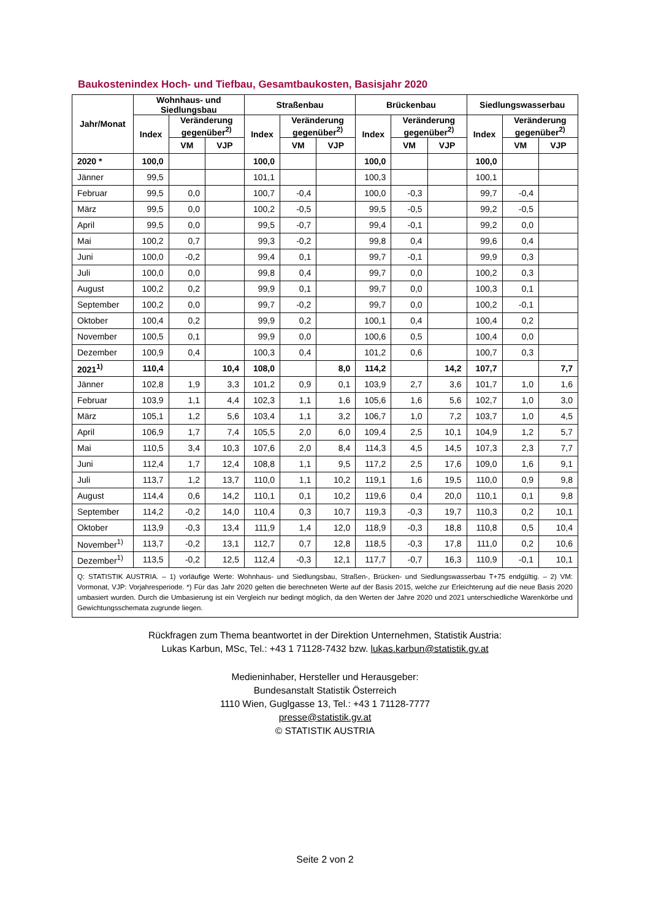Baukostenindex Hoch- und Tiefbau, Gesamtbaukosten, Basisjahr 2020
| Jahr/Monat | Wohnhaus- und Siedlungsbau | | | Straßenbau | | | Brückenbau | | | Siedlungswasserbau | | |
| --- | --- | --- | --- | --- | --- | --- | --- | --- | --- | --- | --- | --- |
| | Index | Veränderung gegenüber<sup>2)</sup> | | Index | Veränderung gegenüber<sup>2)</sup> | | Index | Veränderung gegenüber<sup>2)</sup> | | Index | Veränderung gegenüber<sup>2)</sup> | |
| | | VM | VJP | | VM | VJP | | VM | VJP | | VM | VJP |
| 2020 * | 100,0 | | | 100,0 | | | 100,0 | | | 100,0 | | |
| Jänner | 99,5 | | | 101,1 | | | 100,3 | | | 100,1 | | |
| Februar | 99,5 | 0,0 | | 100,7 | -0,4 | | 100,0 | -0,3 | | 99,7 | -0,4 | |
| März | 99,5 | 0,0 | | 100,2 | -0,5 | | 99,5 | -0,5 | | 99,2 | -0,5 | |
| April | 99,5 | 0,0 | | 99,5 | -0,7 | | 99,4 | -0,1 | | 99,2 | 0,0 | |
| Mai | 100,2 | 0,7 | | 99,3 | -0,2 | | 99,8 | 0,4 | | 99,6 | 0,4 | |
| Juni | 100,0 | -0,2 | | 99,4 | 0,1 | | 99,7 | -0,1 | | 99,9 | 0,3 | |
| Juli | 100,0 | 0,0 | | 99,8 | 0,4 | | 99,7 | 0,0 | | 100,2 | 0,3 | |
| August | 100,2 | 0,2 | | 99,9 | 0,1 | | 99,7 | 0,0 | | 100,3 | 0,1 | |
| September | 100,2 | 0,0 | | 99,7 | -0,2 | | 99,7 | 0,0 | | 100,2 | -0,1 | |
| Oktober | 100,4 | 0,2 | | 99,9 | 0,2 | | 100,1 | 0,4 | | 100,4 | 0,2 | |
| November | 100,5 | 0,1 | | 99,9 | 0,0 | | 100,6 | 0,5 | | 100,4 | 0,0 | |
| Dezember | 100,9 | 0,4 | | 100,3 | 0,4 | | 101,2 | 0,6 | | 100,7 | 0,3 | |
| 2021<sup>1)</sup> | 110,4 | | 10,4 | 108,0 | | 8,0 | 114,2 | | 14,2 | 107,7 | | 7,7 |
| Jänner | 102,8 | 1,9 | 3,3 | 101,2 | 0,9 | 0,1 | 103,9 | 2,7 | 3,6 | 101,7 | 1,0 | 1,6 |
| Februar | 103,9 | 1,1 | 4,4 | 102,3 | 1,1 | 1,6 | 105,6 | 1,6 | 5,6 | 102,7 | 1,0 | 3,0 |
| März | 105,1 | 1,2 | 5,6 | 103,4 | 1,1 | 3,2 | 106,7 | 1,0 | 7,2 | 103,7 | 1,0 | 4,5 |
| April | 106,9 | 1,7 | 7,4 | 105,5 | 2,0 | 6,0 | 109,4 | 2,5 | 10,1 | 104,9 | 1,2 | 5,7 |
| Mai | 110,5 | 3,4 | 10,3 | 107,6 | 2,0 | 8,4 | 114,3 | 4,5 | 14,5 | 107,3 | 2,3 | 7,7 |
| Juni | 112,4 | 1,7 | 12,4 | 108,8 | 1,1 | 9,5 | 117,2 | 2,5 | 17,6 | 109,0 | 1,6 | 9,1 |
| Juli | 113,7 | 1,2 | 13,7 | 110,0 | 1,1 | 10,2 | 119,1 | 1,6 | 19,5 | 110,0 | 0,9 | 9,8 |
| August | 114,4 | 0,6 | 14,2 | 110,1 | 0,1 | 10,2 | 119,6 | 0,4 | 20,0 | 110,1 | 0,1 | 9,8 |
| September | 114,2 | -0,2 | 14,0 | 110,4 | 0,3 | 10,7 | 119,3 | -0,3 | 19,7 | 110,3 | 0,2 | 10,1 |
| Oktober | 113,9 | -0,3 | 13,4 | 111,9 | 1,4 | 12,0 | 118,9 | -0,3 | 18,8 | 110,8 | 0,5 | 10,4 |
| November<sup>1)</sup> | 113,7 | -0,2 | 13,1 | 112,7 | 0,7 | 12,8 | 118,5 | -0,3 | 17,8 | 111,0 | 0,2 | 10,6 |
| Dezember<sup>1)</sup> | 113,5 | -0,2 | 12,5 | 112,4 | -0,3 | 12,1 | 117,7 | -0,7 | 16,3 | 110,9 | -0,1 | 10,1 |
| Q: STATISTIK AUSTRIA. – 1) vorläufige Werte: Wohnhaus- und Siedlungsbau, Straßen-, Brücken- und Siedlungswasserbau T+75 endgültig. – 2) VM: Vormonat, VJP: Vorjahresperiode. *) Für das Jahr 2020 gelten die berechneten Werte auf der Basis 2015, welche zur Erleichterung auf die neue Basis 2020 umbasiert wurden. Durch die Umbasierung ist ein Vergleich nur bedingt möglich, da den Werten der Jahre 2020 und 2021 unterschiedliche Warenkörbe und Gewichtungsschemata zugrunde liegen. | | | | | | | | | | | | |
Rückfragen zum Thema beantwortet in der Direktion Unternehmen, Statistik Austria:
Lukas Karbun, MSc, Tel.: +43 1 71128-7432 bzw. lukas.karbun@statistik.gv.at
Medieninhaber, Hersteller und Herausgeber:
Bundesanstalt Statistik Österreich
1110 Wien, Guglgasse 13, Tel.: +43 1 71128-7777
presse@statistik.gv.at
© STATISTIK AUSTRIA
Seite 2 von 2